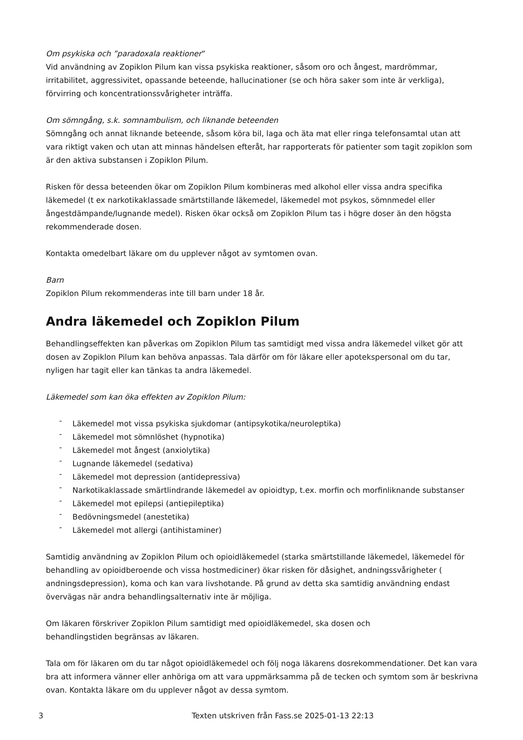Om psykiska och ”paradoxala reaktioner”
Vid användning av Zopiklon Pilum kan vissa psykiska reaktioner, såsom oro och ångest, mardrömmar, irritabilitet, aggressivitet, opassande beteende, hallucinationer (se och höra saker som inte är verkliga), förvirring och koncentrationssvårigheter inträffa.
Om sömngång, s.k. somnambulism, och liknande beteenden
Sömngång och annat liknande beteende, såsom köra bil, laga och äta mat eller ringa telefonsamtal utan att vara riktigt vaken och utan att minnas händelsen efteråt, har rapporterats för patienter som tagit zopiklon som är den aktiva substansen i Zopiklon Pilum.
Risken för dessa beteenden ökar om Zopiklon Pilum kombineras med alkohol eller vissa andra specifika läkemedel (t ex narkotikaklassade smärtstillande läkemedel, läkemedel mot psykos, sömnmedel eller ångestdämpande/lugnande medel). Risken ökar också om Zopiklon Pilum tas i högre doser än den högsta rekommenderade dosen.
Kontakta omedelbart läkare om du upplever något av symtomen ovan.
Barn
Zopiklon Pilum rekommenderas inte till barn under 18 år.
Andra läkemedel och Zopiklon Pilum
Behandlingseffekten kan påverkas om Zopiklon Pilum tas samtidigt med vissa andra läkemedel vilket gör att dosen av Zopiklon Pilum kan behöva anpassas. Tala därför om för läkare eller apotekspersonal om du tar, nyligen har tagit eller kan tänkas ta andra läkemedel.
Läkemedel som kan öka effekten av Zopiklon Pilum:
- Läkemedel mot vissa psykiska sjukdomar (antipsykotika/neuroleptika)
- Läkemedel mot sömnlöshet (hypnotika)
- Läkemedel mot ångest (anxiolytika)
- Lugnande läkemedel (sedativa)
- Läkemedel mot depression (antidepressiva)
- Narkotikaklassade smärtlindrande läkemedel av opioidtyp, t.ex. morfin och morfinliknande substanser
- Läkemedel mot epilepsi (antiepileptika)
- Bedövningsmedel (anestetika)
- Läkemedel mot allergi (antihistaminer)
Samtidig användning av Zopiklon Pilum och opioidläkemedel (starka smärtstillande läkemedel, läkemedel för behandling av opioidberoende och vissa hostmediciner) ökar risken för dåsighet, andningssvårigheter ( andningsdepression), koma och kan vara livshotande. På grund av detta ska samtidig användning endast övervägas när andra behandlingsalternativ inte är möjliga.
Om läkaren förskriver Zopiklon Pilum samtidigt med opioidläkemedel, ska dosen och
behandlingstiden begränsas av läkaren.
Tala om för läkaren om du tar något opioidläkemedel och följ noga läkarens dosrekommendationer. Det kan vara bra att informera vänner eller anhöriga om att vara uppmärksamma på de tecken och symtom som är beskrivna ovan. Kontakta läkare om du upplever något av dessa symtom.
3 Texten utskriven från Fass.se 2025-01-13 22:13